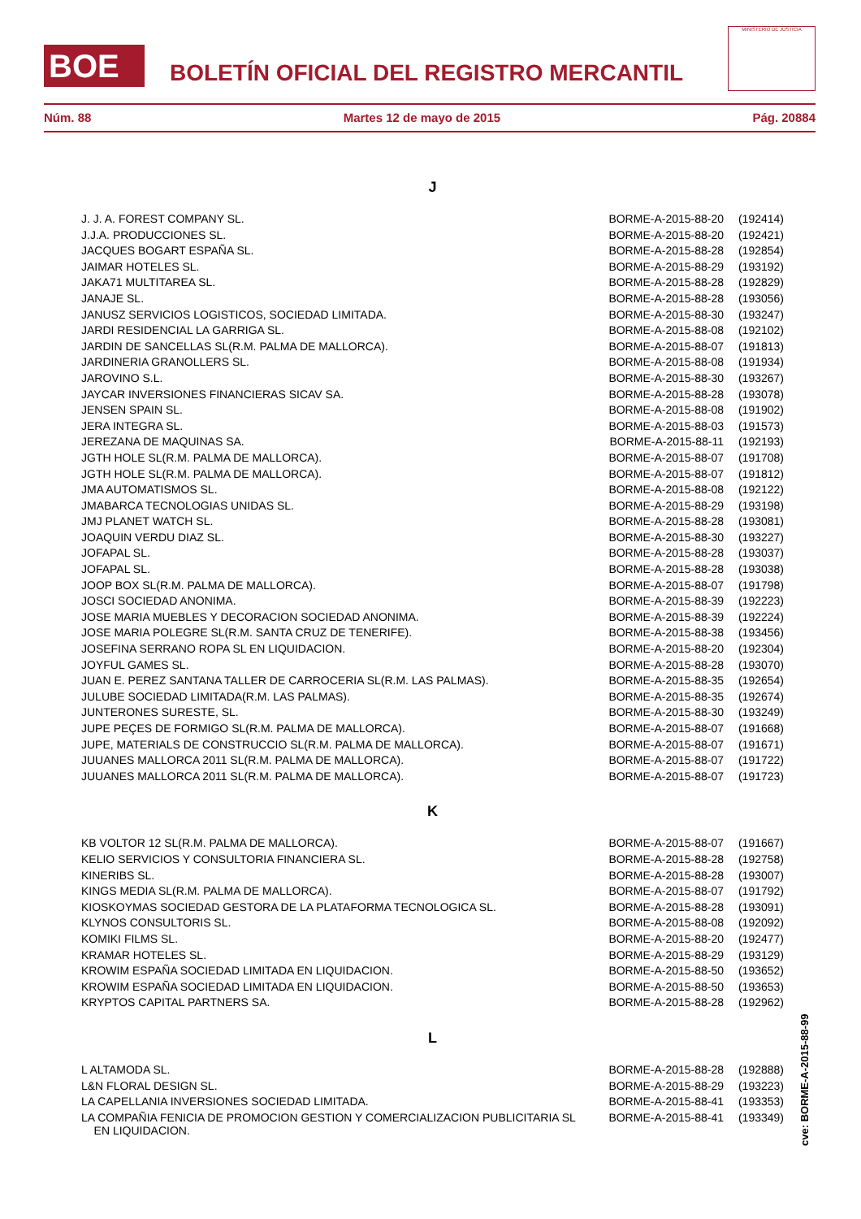BOE
BOLETÍN OFICIAL DEL REGISTRO MERCANTIL
MINISTERIO DE JUSTICIA
Núm. 88 Martes 12 de mayo de 2015 Pág. 20884
J
| J. J. A. FOREST COMPANY SL. | BORME-A-2015-88-20 | (192414) |
| J.J.A. PRODUCCIONES SL. | BORME-A-2015-88-20 | (192421) |
| JACQUES BOGART ESPAÑA SL. | BORME-A-2015-88-28 | (192854) |
| JAIMAR HOTELES SL. | BORME-A-2015-88-29 | (193192) |
| JAKA71 MULTITAREA SL. | BORME-A-2015-88-28 | (192829) |
| JANAJE SL. | BORME-A-2015-88-28 | (193056) |
| JANUSZ SERVICIOS LOGISTICOS, SOCIEDAD LIMITADA. | BORME-A-2015-88-30 | (193247) |
| JARDI RESIDENCIAL LA GARRIGA SL. | BORME-A-2015-88-08 | (192102) |
| JARDIN DE SANCELLAS SL(R.M. PALMA DE MALLORCA). | BORME-A-2015-88-07 | (191813) |
| JARDINERIA GRANOLLERS SL. | BORME-A-2015-88-08 | (191934) |
| JAROVINO S.L. | BORME-A-2015-88-30 | (193267) |
| JAYCAR INVERSIONES FINANCIERAS SICAV SA. | BORME-A-2015-88-28 | (193078) |
| JENSEN SPAIN SL. | BORME-A-2015-88-08 | (191902) |
| JERA INTEGRA SL. | BORME-A-2015-88-03 | (191573) |
| JEREZANA DE MAQUINAS SA. | BORME-A-2015-88-11 | (192193) |
| JGTH HOLE SL(R.M. PALMA DE MALLORCA). | BORME-A-2015-88-07 | (191708) |
| JGTH HOLE SL(R.M. PALMA DE MALLORCA). | BORME-A-2015-88-07 | (191812) |
| JMA AUTOMATISMOS SL. | BORME-A-2015-88-08 | (192122) |
| JMABARCA TECNOLOGIAS UNIDAS SL. | BORME-A-2015-88-29 | (193198) |
| JMJ PLANET WATCH SL. | BORME-A-2015-88-28 | (193081) |
| JOAQUIN VERDU DIAZ SL. | BORME-A-2015-88-30 | (193227) |
| JOFAPAL SL. | BORME-A-2015-88-28 | (193037) |
| JOFAPAL SL. | BORME-A-2015-88-28 | (193038) |
| JOOP BOX SL(R.M. PALMA DE MALLORCA). | BORME-A-2015-88-07 | (191798) |
| JOSCI SOCIEDAD ANONIMA. | BORME-A-2015-88-39 | (192223) |
| JOSE MARIA MUEBLES Y DECORACION SOCIEDAD ANONIMA. | BORME-A-2015-88-39 | (192224) |
| JOSE MARIA POLEGRE SL(R.M. SANTA CRUZ DE TENERIFE). | BORME-A-2015-88-38 | (193456) |
| JOSEFINA SERRANO ROPA SL EN LIQUIDACION. | BORME-A-2015-88-20 | (192304) |
| JOYFUL GAMES SL. | BORME-A-2015-88-28 | (193070) |
| JUAN E. PEREZ SANTANA TALLER DE CARROCERIA SL(R.M. LAS PALMAS). | BORME-A-2015-88-35 | (192654) |
| JULUBE SOCIEDAD LIMITADA(R.M. LAS PALMAS). | BORME-A-2015-88-35 | (192674) |
| JUNTERONES SURESTE, SL. | BORME-A-2015-88-30 | (193249) |
| JUPE PEÇES DE FORMIGO SL(R.M. PALMA DE MALLORCA). | BORME-A-2015-88-07 | (191668) |
| JUPE, MATERIALS DE CONSTRUCCIO SL(R.M. PALMA DE MALLORCA). | BORME-A-2015-88-07 | (191671) |
| JUUANES MALLORCA 2011 SL(R.M. PALMA DE MALLORCA). | BORME-A-2015-88-07 | (191722) |
| JUUANES MALLORCA 2011 SL(R.M. PALMA DE MALLORCA). | BORME-A-2015-88-07 | (191723) |
K
| KB VOLTOR 12 SL(R.M. PALMA DE MALLORCA). | BORME-A-2015-88-07 | (191667) |
| KELIO SERVICIOS Y CONSULTORIA FINANCIERA SL. | BORME-A-2015-88-28 | (192758) |
| KINERIBS SL. | BORME-A-2015-88-28 | (193007) |
| KINGS MEDIA SL(R.M. PALMA DE MALLORCA). | BORME-A-2015-88-07 | (191792) |
| KIOSKOYMAS SOCIEDAD GESTORA DE LA PLATAFORMA TECNOLOGICA SL. | BORME-A-2015-88-28 | (193091) |
| KLYNOS CONSULTORIS SL. | BORME-A-2015-88-08 | (192092) |
| KOMIKI FILMS SL. | BORME-A-2015-88-20 | (192477) |
| KRAMAR HOTELES SL. | BORME-A-2015-88-29 | (193129) |
| KROWIM ESPAÑA SOCIEDAD LIMITADA EN LIQUIDACION. | BORME-A-2015-88-50 | (193652) |
| KROWIM ESPAÑA SOCIEDAD LIMITADA EN LIQUIDACION. | BORME-A-2015-88-50 | (193653) |
| KRYPTOS CAPITAL PARTNERS SA. | BORME-A-2015-88-28 | (192962) |
L
| L ALTAMODA SL. | BORME-A-2015-88-28 | (192888) |
| L&N FLORAL DESIGN SL. | BORME-A-2015-88-29 | (193223) |
| LA CAPELLANIA INVERSIONES SOCIEDAD LIMITADA. | BORME-A-2015-88-41 | (193353) |
| LA COMPAÑIA FENICIA DE PROMOCION GESTION Y COMERCIALIZACION PUBLICITARIA SL EN LIQUIDACION. | BORME-A-2015-88-41 | (193349) |
cve: BORME-A-2015-88-99